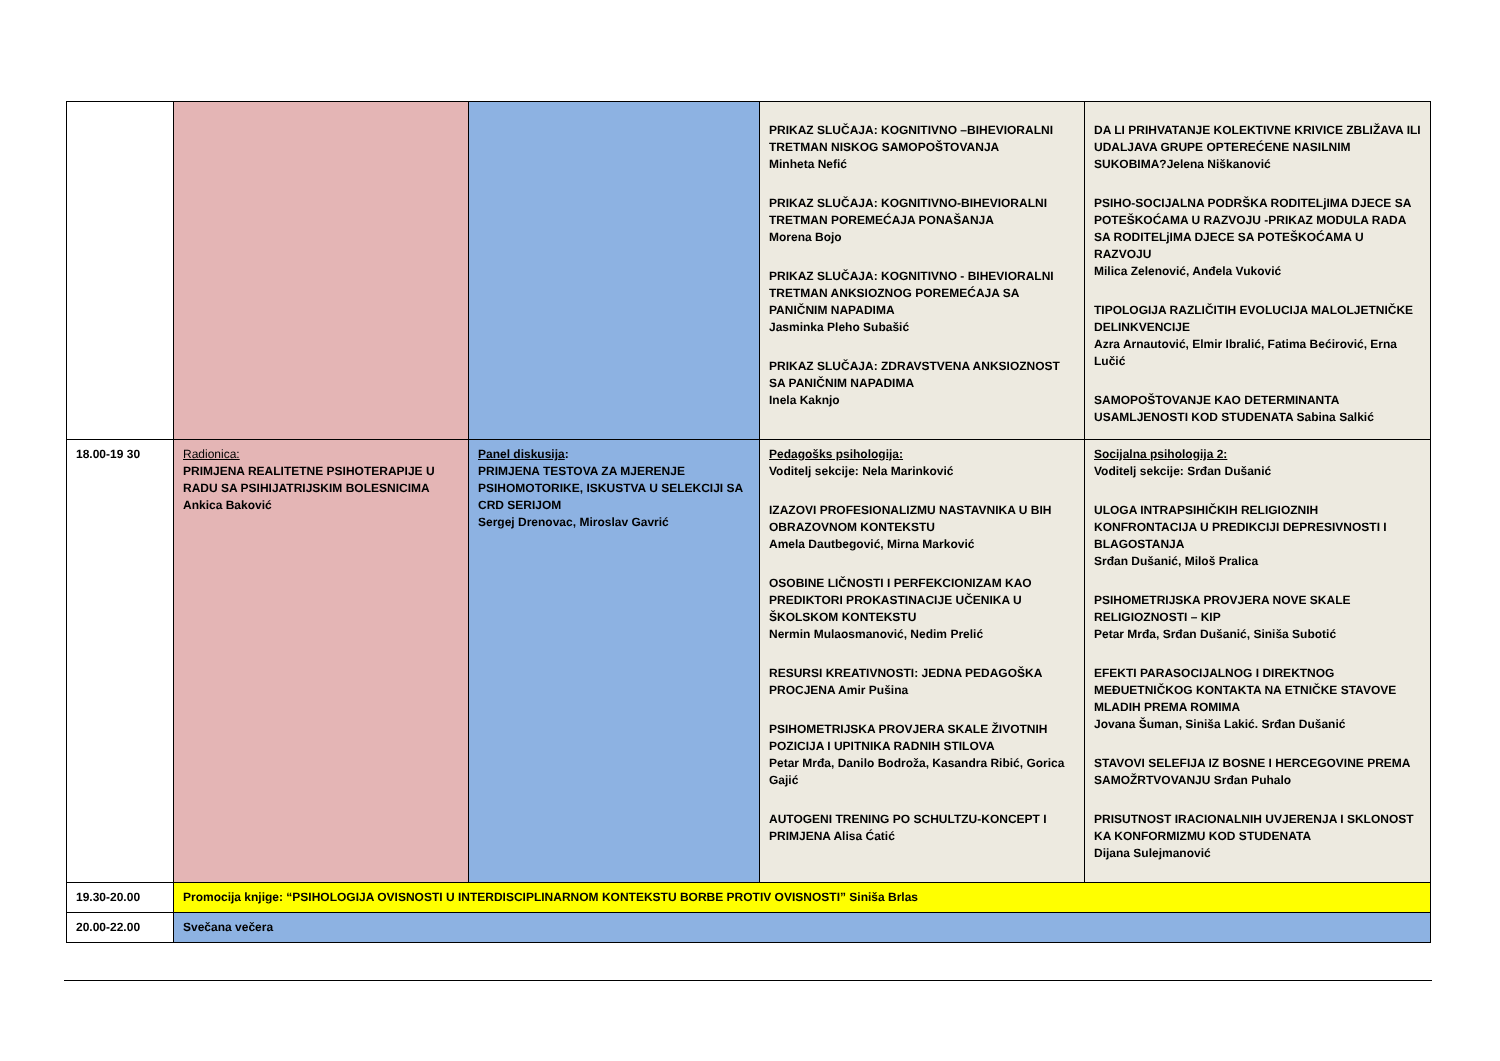| | | | PRIKAZ SLUČAJA: KOGNITIVNO –BIHEVIORALNI TRETMAN NISKOG SAMOPOŠTOVANJA Minheta Nefić PRIKAZ SLUČAJA: KOGNITIVNO-BIHEVIORALNI TRETMAN POREMEĆAJA PONAŠANJA Morena Bojo PRIKAZ SLUČAJA: KOGNITIVNO - BIHEVIORALNI TRETMAN ANKSIOZNOG POREMEĆAJA SA PANIČNIM NAPADIMA Jasminka Pleho Subašić PRIKAZ SLUČAJA: ZDRAVSTVENA ANKSIOZNOST SA PANIČNIM NAPADIMA Inela Kaknjo | DA LI PRIHVATANJE KOLEKTIVNE KRIVICE ZBLIŽAVA ILI UDALJAVA GRUPE OPTEREĆENE NASILNIM SUKOBIMA?Jelena Niškanović PSIHO-SOCIJALNA PODRŠKA RODITELjIMA DJECE SA POTEŠKOĆAMA U RAZVOJU -PRIKAZ MODULA RADA SA RODITELjIMA DJECE SA POTEŠKOĆAMA U RAZVOJU Milica Zelenović, Anđela Vuković TIPOLOGIJA RAZLIČITIH EVOLUCIJA MALOLJETNIČKE DELINKVENCIJE Azra Arnautović, Elmir Ibralić, Fatima Bećirović, Erna Lučić SAMOPOŠTOVANJE KAO DETERMINANTA USAMLJENOSTI KOD STUDENATA Sabina Salkić |
| 18.00-19 30 | Radionica: PRIMJENA REALITETNE PSIHOTERAPIJE U RADU SA PSIHIJATRIJSKIM BOLESNICIMA Ankica Baković | Panel diskusija : PRIMJENA TESTOVA ZA MJERENJE PSIHOMOTORIKE, ISKUSTVA U SELEKCIJI SA CRD SERIJOM Sergej Drenovac, Miroslav Gavrić | Pedagošks psihologija: Voditelj sekcije: Nela Marinković IZAZOVI PROFESIONALIZMU NASTAVNIKA U BIH OBRAZOVNOM KONTEKSTU Amela Dautbegović, Mirna Marković OSOBINE LIČNOSTI I PERFEKCIONIZAM KAO PREDIKTORI PROKASTINACIJE UČENIKA U ŠKOLSKOM KONTEKSTU Nermin Mulaosmanović, Nedim Prelić RESURSI KREATIVNOSTI: JEDNA PEDAGOŠKA PROCJENA Amir Pušina PSIHOMETRIJSKA PROVJERA SKALE ŽIVOTNIH POZICIJA I UPITNIKA RADNIH STILOVA Petar Mrđa, Danilo Bodroža, Kasandra Ribić, Gorica Gajić AUTOGENI TRENING PO SCHULTZU-KONCEPT I PRIMJENA Alisa Ćatić | Socijalna psihologija 2: Voditelj sekcije: Srđan Dušanić ULOGA INTRAPSIHIČKIH RELIGIOZNIH KONFRONTACIJA U PREDIKCIJI DEPRESIVNOSTI I BLAGOSTANJA Srđan Dušanić, Miloš Pralica PSIHOMETRIJSKA PROVJERA NOVE SKALE RELIGIOZNOSTI – KIP Petar Mrđa, Srđan Dušanić, Siniša Subotić EFEKTI PARASOCIJALNOG I DIREKTNOG MEĐUETNIČKOG KONTAKTA NA ETNIČKE STAVOVE MLADIH PREMA ROMIMA Jovana Šuman, Siniša Lakić. Srđan Dušanić STAVOVI SELEFIJA IZ BOSNE I HERCEGOVINE PREMA SAMOŽRTVOVANJU Srđan Puhalo PRISUTNOST IRACIONALNIH UVJERENJA I SKLONOST KA KONFORMIZMU KOD STUDENATA Dijana Sulejmanović |
| 19.30-20.00 | Promocija knjige: “PSIHOLOGIJA OVISNOSTI U INTERDISCIPLINARNOM KONTEKSTU BORBE PROTIV OVISNOSTI” Siniša Brlas | | | |
| 20.00-22.00 | Svečana večera | | | |